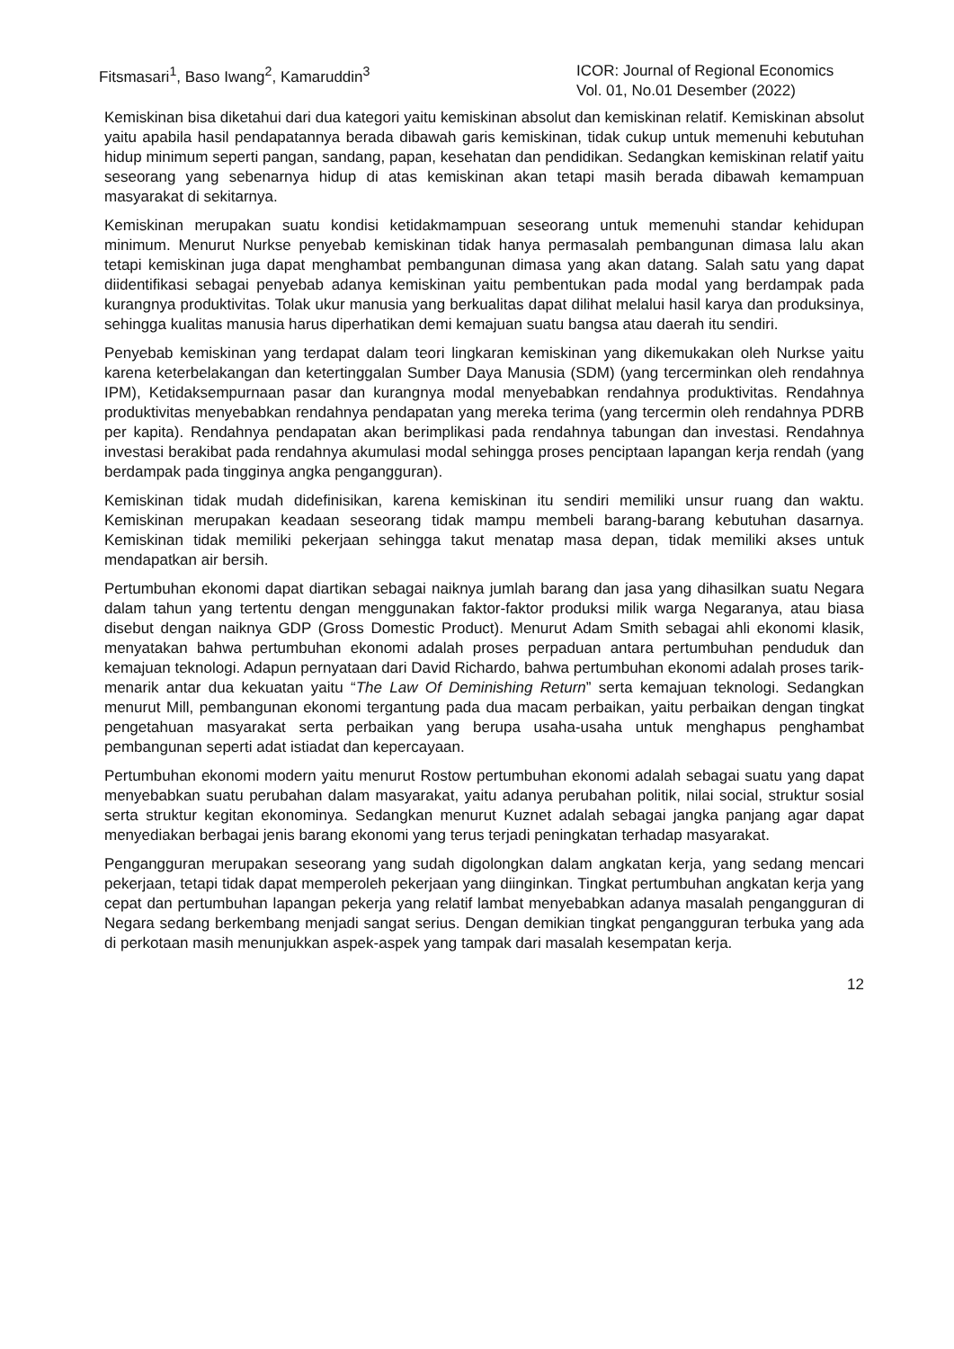Fitsmasari<sup>1</sup>, Baso Iwang<sup>2</sup>, Kamaruddin<sup>3</sup>
ICOR: Journal of Regional Economics
Vol. 01, No.01 Desember (2022)
Kemiskinan bisa diketahui dari dua kategori yaitu kemiskinan absolut dan kemiskinan relatif. Kemiskinan absolut yaitu apabila hasil pendapatannya berada dibawah garis kemiskinan, tidak cukup untuk memenuhi kebutuhan hidup minimum seperti pangan, sandang, papan, kesehatan dan pendidikan. Sedangkan kemiskinan relatif yaitu seseorang yang sebenarnya hidup di atas kemiskinan akan tetapi masih berada dibawah kemampuan masyarakat di sekitarnya.
Kemiskinan merupakan suatu kondisi ketidakmampuan seseorang untuk memenuhi standar kehidupan minimum. Menurut Nurkse penyebab kemiskinan tidak hanya permasalah pembangunan dimasa lalu akan tetapi kemiskinan juga dapat menghambat pembangunan dimasa yang akan datang. Salah satu yang dapat diidentifikasi sebagai penyebab adanya kemiskinan yaitu pembentukan pada modal yang berdampak pada kurangnya produktivitas. Tolak ukur manusia yang berkualitas dapat dilihat melalui hasil karya dan produksinya, sehingga kualitas manusia harus diperhatikan demi kemajuan suatu bangsa atau daerah itu sendiri.
Penyebab kemiskinan yang terdapat dalam teori lingkaran kemiskinan yang dikemukakan oleh Nurkse yaitu karena keterbelakangan dan ketertinggalan Sumber Daya Manusia (SDM) (yang tercerminkan oleh rendahnya IPM), Ketidaksempurnaan pasar dan kurangnya modal menyebabkan rendahnya produktivitas. Rendahnya produktivitas menyebabkan rendahnya pendapatan yang mereka terima (yang tercermin oleh rendahnya PDRB per kapita). Rendahnya pendapatan akan berimplikasi pada rendahnya tabungan dan investasi. Rendahnya investasi berakibat pada rendahnya akumulasi modal sehingga proses penciptaan lapangan kerja rendah (yang berdampak pada tingginya angka pengangguran).
Kemiskinan tidak mudah didefinisikan, karena kemiskinan itu sendiri memiliki unsur ruang dan waktu. Kemiskinan merupakan keadaan seseorang tidak mampu membeli barang-barang kebutuhan dasarnya. Kemiskinan tidak memiliki pekerjaan sehingga takut menatap masa depan, tidak memiliki akses untuk mendapatkan air bersih.
Pertumbuhan ekonomi dapat diartikan sebagai naiknya jumlah barang dan jasa yang dihasilkan suatu Negara dalam tahun yang tertentu dengan menggunakan faktor-faktor produksi milik warga Negaranya, atau biasa disebut dengan naiknya GDP (Gross Domestic Product). Menurut Adam Smith sebagai ahli ekonomi klasik, menyatakan bahwa pertumbuhan ekonomi adalah proses perpaduan antara pertumbuhan penduduk dan kemajuan teknologi. Adapun pernyataan dari David Richardo, bahwa pertumbuhan ekonomi adalah proses tarik-menarik antar dua kekuatan yaitu “The Law Of Deminishing Return” serta kemajuan teknologi. Sedangkan menurut Mill, pembangunan ekonomi tergantung pada dua macam perbaikan, yaitu perbaikan dengan tingkat pengetahuan masyarakat serta perbaikan yang berupa usaha-usaha untuk menghapus penghambat pembangunan seperti adat istiadat dan kepercayaan.
Pertumbuhan ekonomi modern yaitu menurut Rostow pertumbuhan ekonomi adalah sebagai suatu yang dapat menyebabkan suatu perubahan dalam masyarakat, yaitu adanya perubahan politik, nilai social, struktur sosial serta struktur kegitan ekonominya. Sedangkan menurut Kuznet adalah sebagai jangka panjang agar dapat menyediakan berbagai jenis barang ekonomi yang terus terjadi peningkatan terhadap masyarakat.
Pengangguran merupakan seseorang yang sudah digolongkan dalam angkatan kerja, yang sedang mencari pekerjaan, tetapi tidak dapat memperoleh pekerjaan yang diinginkan. Tingkat pertumbuhan angkatan kerja yang cepat dan pertumbuhan lapangan pekerja yang relatif lambat menyebabkan adanya masalah pengangguran di Negara sedang berkembang menjadi sangat serius. Dengan demikian tingkat pengangguran terbuka yang ada di perkotaan masih menunjukkan aspek-aspek yang tampak dari masalah kesempatan kerja.
12